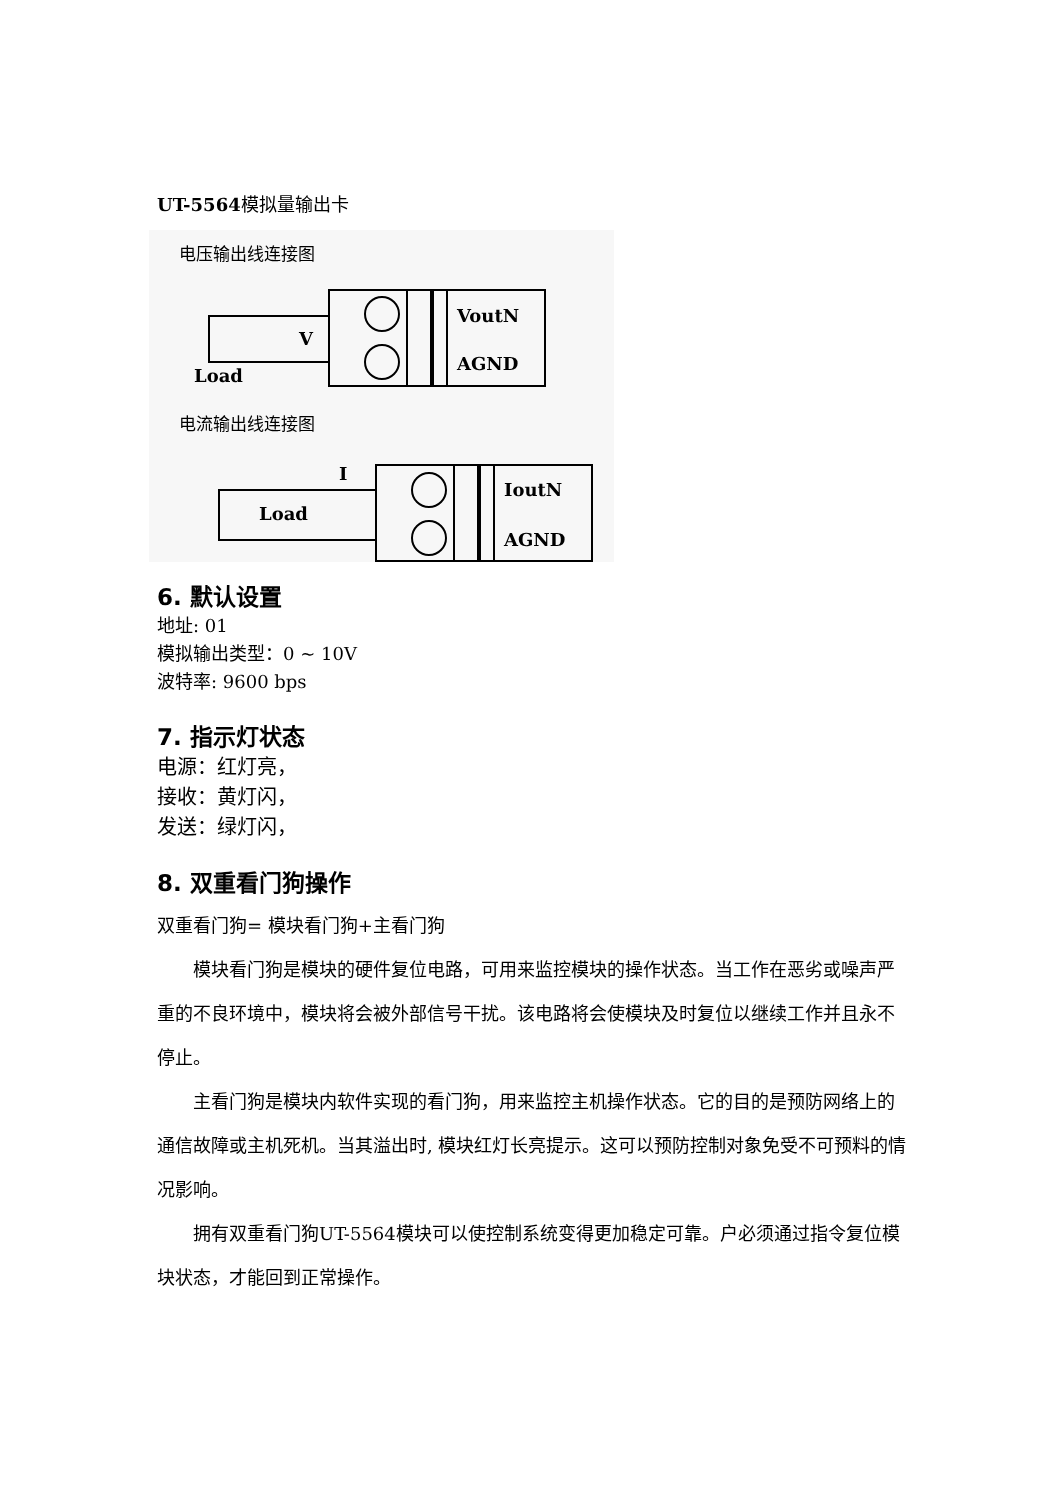UT-5564模拟量输出卡
电压输出线连接图
VoutN
AGND
V
Load
电流输出线连接图
IoutN
AGND
I
Load
6. 默认设置
地址: 01
模拟输出类型：0 ~ 10V
波特率: 9600 bps
7. 指示灯状态
电源：红灯亮，
接收：黄灯闪，
发送：绿灯闪，
8. 双重看门狗操作
双重看门狗= 模块看门狗+主看门狗
　　模块看门狗是模块的硬件复位电路，可用来监控模块的操作状态。当工作在恶劣或噪声严重的不良环境中，模块将会被外部信号干扰。该电路将会使模块及时复位以继续工作并且永不停止。
　　主看门狗是模块内软件实现的看门狗，用来监控主机操作状态。它的目的是预防网络上的通信故障或主机死机。当其溢出时, 模块红灯长亮提示。这可以预防控制对象免受不可预料的情况影响。
　　拥有双重看门狗UT-5564模块可以使控制系统变得更加稳定可靠。户必须通过指令复位模块状态，才能回到正常操作。